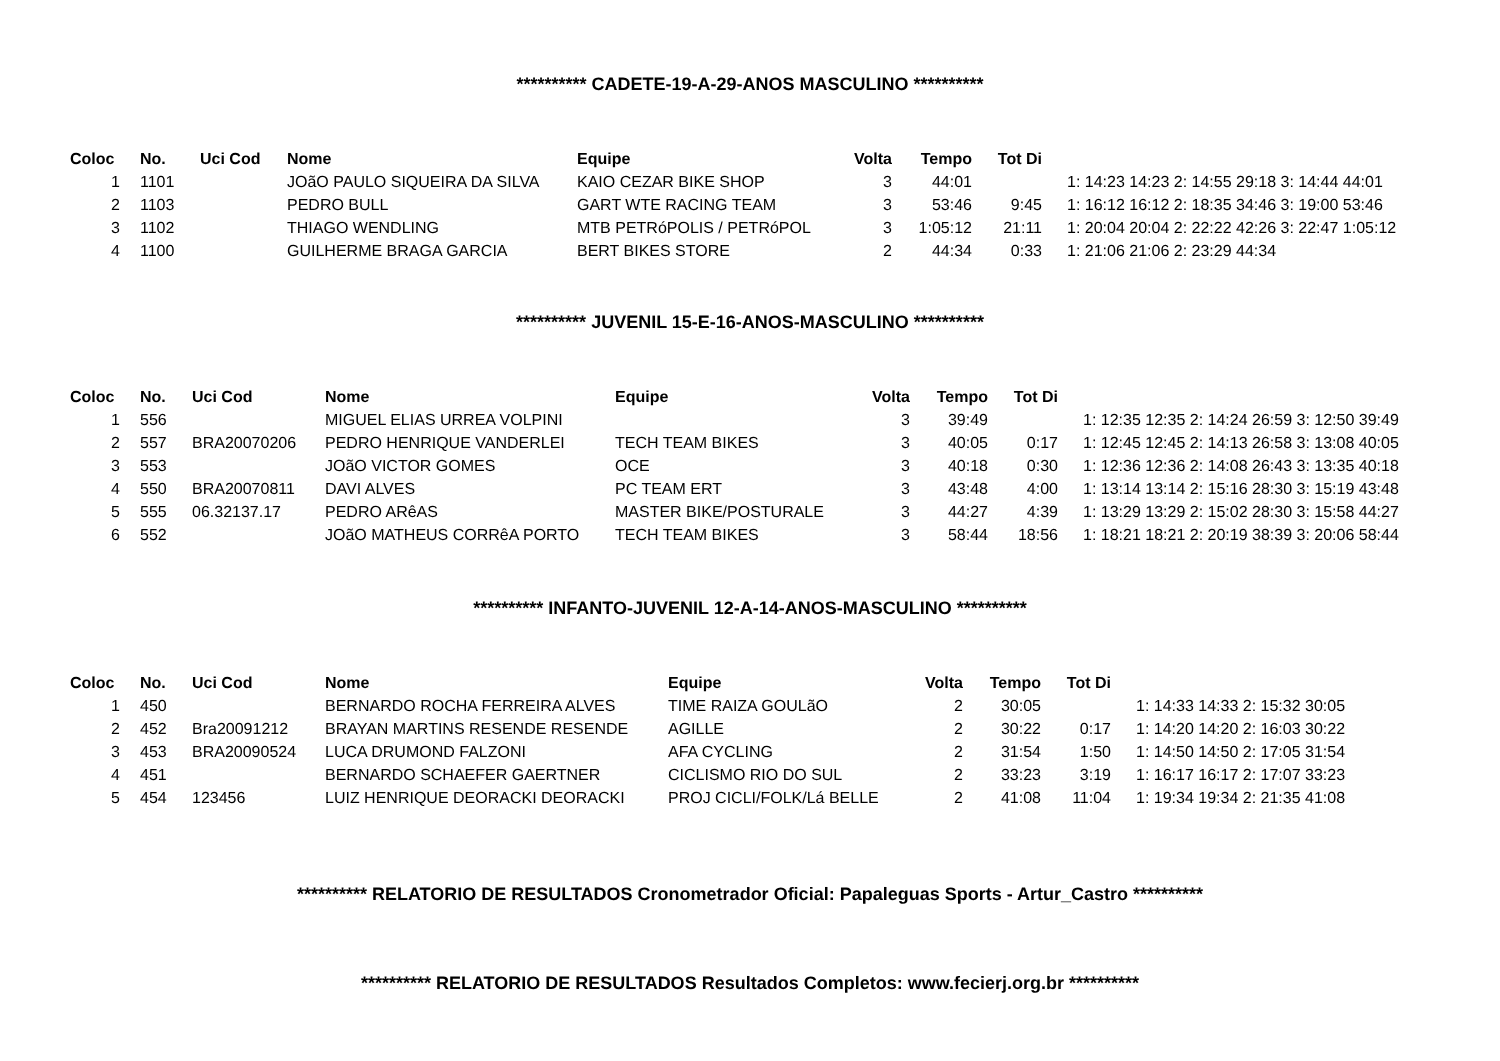********** CADETE-19-A-29-ANOS MASCULINO **********
| Coloc | No. | Uci Cod | Nome | Equipe | Volta | Tempo | Tot Di | |
| --- | --- | --- | --- | --- | --- | --- | --- | --- |
| 1 | 1101 | | JOãO PAULO SIQUEIRA DA SILVA | KAIO CEZAR BIKE SHOP | 3 | 44:01 | | 1: 14:23 14:23 2: 14:55 29:18 3: 14:44 44:01 |
| 2 | 1103 | | PEDRO BULL | GART WTE RACING TEAM | 3 | 53:46 | 9:45 | 1: 16:12 16:12 2: 18:35 34:46 3: 19:00 53:46 |
| 3 | 1102 | | THIAGO WENDLING | MTB PETRóPOLIS / PETRóPOL | 3 | 1:05:12 | 21:11 | 1: 20:04 20:04 2: 22:22 42:26 3: 22:47 1:05:12 |
| 4 | 1100 | | GUILHERME BRAGA GARCIA | BERT BIKES STORE | 2 | 44:34 | 0:33 | 1: 21:06 21:06 2: 23:29 44:34 |
********** JUVENIL 15-E-16-ANOS-MASCULINO **********
| Coloc | No. | Uci Cod | Nome | Equipe | Volta | Tempo | Tot Di | |
| --- | --- | --- | --- | --- | --- | --- | --- | --- |
| 1 | 556 | | MIGUEL ELIAS URREA VOLPINI | | 3 | 39:49 | | 1: 12:35 12:35 2: 14:24 26:59 3: 12:50 39:49 |
| 2 | 557 | BRA20070206 | PEDRO HENRIQUE VANDERLEI | TECH TEAM BIKES | 3 | 40:05 | 0:17 | 1: 12:45 12:45 2: 14:13 26:58 3: 13:08 40:05 |
| 3 | 553 | | JOãO VICTOR GOMES | OCE | 3 | 40:18 | 0:30 | 1: 12:36 12:36 2: 14:08 26:43 3: 13:35 40:18 |
| 4 | 550 | BRA20070811 | DAVI ALVES | PC TEAM ERT | 3 | 43:48 | 4:00 | 1: 13:14 13:14 2: 15:16 28:30 3: 15:19 43:48 |
| 5 | 555 | 06.32137.17 | PEDRO ARêAS | MASTER BIKE/POSTURALE | 3 | 44:27 | 4:39 | 1: 13:29 13:29 2: 15:02 28:30 3: 15:58 44:27 |
| 6 | 552 | | JOãO MATHEUS CORRêA PORTO | TECH TEAM BIKES | 3 | 58:44 | 18:56 | 1: 18:21 18:21 2: 20:19 38:39 3: 20:06 58:44 |
********** INFANTO-JUVENIL 12-A-14-ANOS-MASCULINO **********
| Coloc | No. | Uci Cod | Nome | Equipe | Volta | Tempo | Tot Di | |
| --- | --- | --- | --- | --- | --- | --- | --- | --- |
| 1 | 450 | | BERNARDO ROCHA FERREIRA ALVES | TIME RAIZA GOULãO | 2 | 30:05 | | 1: 14:33 14:33 2: 15:32 30:05 |
| 2 | 452 | Bra20091212 | BRAYAN MARTINS RESENDE RESENDE | AGILLE | 2 | 30:22 | 0:17 | 1: 14:20 14:20 2: 16:03 30:22 |
| 3 | 453 | BRA20090524 | LUCA DRUMOND FALZONI | AFA CYCLING | 2 | 31:54 | 1:50 | 1: 14:50 14:50 2: 17:05 31:54 |
| 4 | 451 | | BERNARDO SCHAEFER GAERTNER | CICLISMO RIO DO SUL | 2 | 33:23 | 3:19 | 1: 16:17 16:17 2: 17:07 33:23 |
| 5 | 454 | 123456 | LUIZ HENRIQUE DEORACKI DEORACKI | PROJ CICLI/FOLK/Lá BELLE | 2 | 41:08 | 11:04 | 1: 19:34 19:34 2: 21:35 41:08 |
********** RELATORIO DE RESULTADOS Cronometrador Oficial: Papaleguas Sports - Artur_Castro **********
********** RELATORIO DE RESULTADOS Resultados Completos: www.fecierj.org.br **********